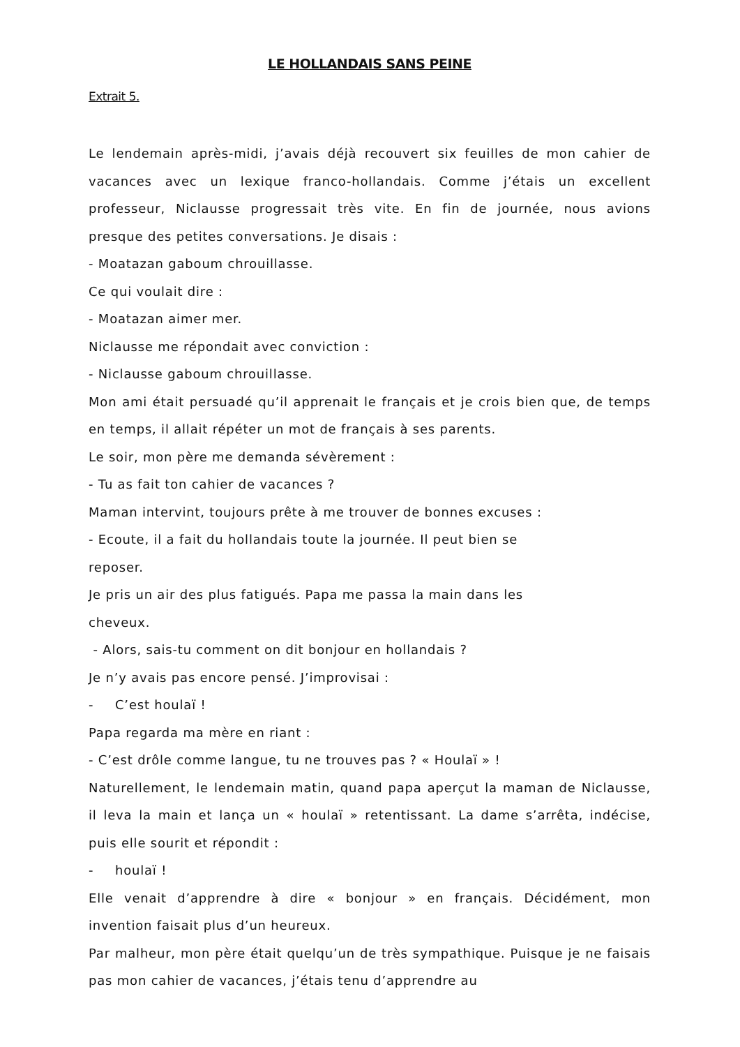LE HOLLANDAIS SANS PEINE
Extrait 5.
Le lendemain après-midi, j’avais déjà recouvert six feuilles de mon cahier de vacances avec un lexique franco-hollandais. Comme j’étais un excellent professeur, Niclausse progressait très vite. En fin de journée, nous avions presque des petites conversations. Je disais :
- Moatazan gaboum chrouillasse.
Ce qui voulait dire :
- Moatazan aimer mer.
Niclausse me répondait avec conviction :
- Niclausse gaboum chrouillasse.
Mon ami était persuadé qu’il apprenait le français et je crois bien que, de temps en temps, il allait répéter un mot de français à ses parents.
Le soir, mon père me demanda sévèrement :
- Tu as fait ton cahier de vacances ?
Maman intervint, toujours prête à me trouver de bonnes excuses :
- Ecoute, il a fait du hollandais toute la journée. Il peut bien se
reposer.
Je pris un air des plus fatigués. Papa me passa la main dans les
cheveux.
- Alors, sais-tu comment on dit bonjour en hollandais ?
Je n’y avais pas encore pensé. J’improvisai :
- C’est houlaï !
Papa regarda ma mère en riant :
- C’est drôle comme langue, tu ne trouves pas ? « Houlaï » !
Naturellement, le lendemain matin, quand papa aperçut la maman de Niclausse, il leva la main et lança un « houlaï » retentissant. La dame s’arrêta, indécise, puis elle sourit et répondit :
- houlaï !
Elle venait d’apprendre à dire « bonjour » en français. Décidément, mon invention faisait plus d’un heureux.
Par malheur, mon père était quelqu’un de très sympathique. Puisque je ne faisais pas mon cahier de vacances, j’étais tenu d’apprendre au